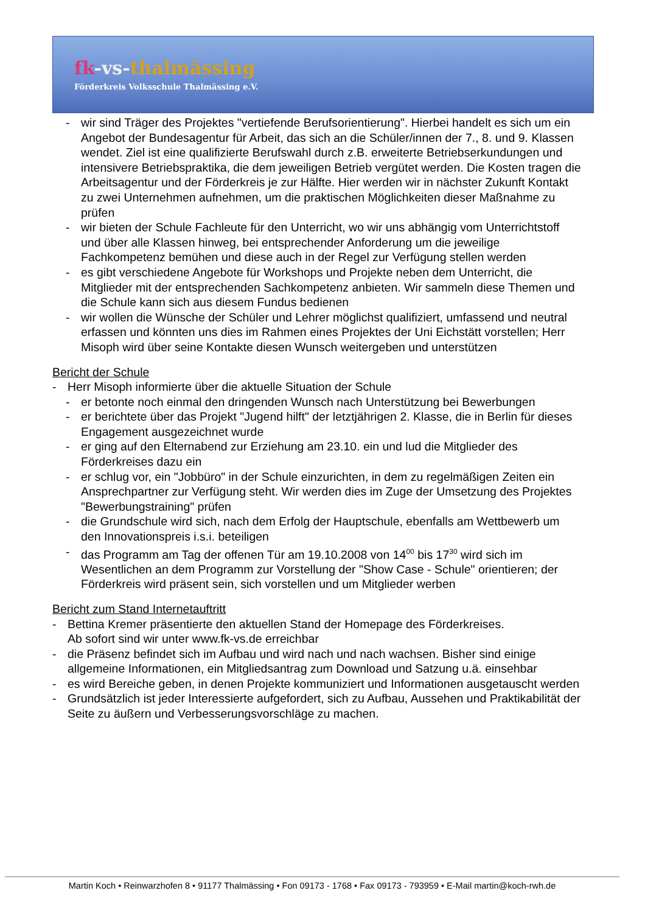fk-vs-thalmässing
Förderkreis Volksschule Thalmässing e.V.
- wir sind Träger des Projektes "vertiefende Berufsorientierung". Hierbei handelt es sich um ein Angebot der Bundesagentur für Arbeit, das sich an die Schüler/innen der 7., 8. und 9. Klassen wendet. Ziel ist eine qualifizierte Berufswahl durch z.B. erweiterte Betriebserkundungen und intensivere Betriebspraktika, die dem jeweiligen Betrieb vergütet werden. Die Kosten tragen die Arbeitsagentur und der Förderkreis je zur Hälfte. Hier werden wir in nächster Zukunft Kontakt zu zwei Unternehmen aufnehmen, um die praktischen Möglichkeiten dieser Maßnahme zu prüfen
- wir bieten der Schule Fachleute für den Unterricht, wo wir uns abhängig vom Unterrichtstoff und über alle Klassen hinweg, bei entsprechender Anforderung um die jeweilige Fachkompetenz bemühen und diese auch in der Regel zur Verfügung stellen werden
- es gibt verschiedene Angebote für Workshops und Projekte neben dem Unterricht, die Mitglieder mit der entsprechenden Sachkompetenz anbieten. Wir sammeln diese Themen und die Schule kann sich aus diesem Fundus bedienen
- wir wollen die Wünsche der Schüler und Lehrer möglichst qualifiziert, umfassend und neutral erfassen und könnten uns dies im Rahmen eines Projektes der Uni Eichstätt vorstellen; Herr Misoph wird über seine Kontakte diesen Wunsch weitergeben und unterstützen
Bericht der Schule
- Herr Misoph informierte über die aktuelle Situation der Schule
- er betonte noch einmal den dringenden Wunsch nach Unterstützung bei Bewerbungen
- er berichtete über das Projekt "Jugend hilft" der letztjährigen 2. Klasse, die in Berlin für dieses Engagement ausgezeichnet wurde
- er ging auf den Elternabend zur Erziehung am 23.10. ein und lud die Mitglieder des Förderkreises dazu ein
- er schlug vor, ein "Jobbüro" in der Schule einzurichten, in dem zu regelmäßigen Zeiten ein Ansprechpartner zur Verfügung steht. Wir werden dies im Zuge der Umsetzung des Projektes "Bewerbungstraining" prüfen
- die Grundschule wird sich, nach dem Erfolg der Hauptschule, ebenfalls am Wettbewerb um den Innovationspreis i.s.i. beteiligen
- das Programm am Tag der offenen Tür am 19.10.2008 von 14<sup>00</sup> bis 17<sup>30</sup> wird sich im Wesentlichen an dem Programm zur Vorstellung der "Show Case - Schule" orientieren; der Förderkreis wird präsent sein, sich vorstellen und um Mitglieder werben
Bericht zum Stand Internetauftritt
- Bettina Kremer präsentierte den aktuellen Stand der Homepage des Förderkreises.
Ab sofort sind wir unter www.fk-vs.de erreichbar
- die Präsenz befindet sich im Aufbau und wird nach und nach wachsen. Bisher sind einige allgemeine Informationen, ein Mitgliedsantrag zum Download und Satzung u.ä. einsehbar
- es wird Bereiche geben, in denen Projekte kommuniziert und Informationen ausgetauscht werden
- Grundsätzlich ist jeder Interessierte aufgefordert, sich zu Aufbau, Aussehen und Praktikabilität der Seite zu äußern und Verbesserungsvorschläge zu machen.
Martin Koch • Reinwarzhofen 8 • 91177 Thalmässing • Fon 09173 - 1768 • Fax 09173 - 793959 • E-Mail martin@koch-rwh.de